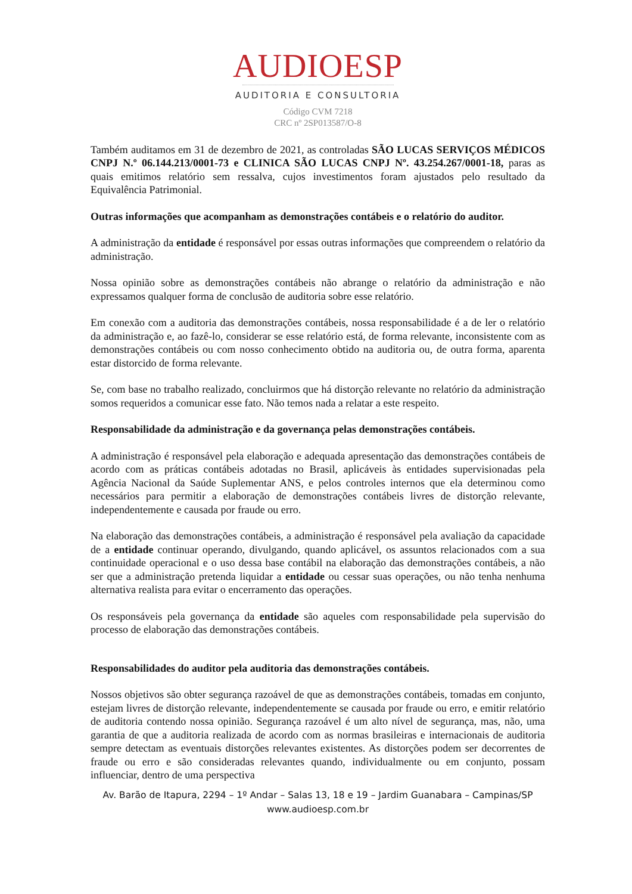AUDIOESP
AUDITORIA E CONSULTORIA
Código CVM 7218
CRC nº 2SP013587/O-8
Também auditamos em 31 de dezembro de 2021, as controladas SÃO LUCAS SERVIÇOS MÉDICOS CNPJ N.º 06.144.213/0001-73 e CLINICA SÃO LUCAS CNPJ Nº. 43.254.267/0001-18, paras as quais emitimos relatório sem ressalva, cujos investimentos foram ajustados pelo resultado da Equivalência Patrimonial.
Outras informações que acompanham as demonstrações contábeis e o relatório do auditor.
A administração da entidade é responsável por essas outras informações que compreendem o relatório da administração.
Nossa opinião sobre as demonstrações contábeis não abrange o relatório da administração e não expressamos qualquer forma de conclusão de auditoria sobre esse relatório.
Em conexão com a auditoria das demonstrações contábeis, nossa responsabilidade é a de ler o relatório da administração e, ao fazê-lo, considerar se esse relatório está, de forma relevante, inconsistente com as demonstrações contábeis ou com nosso conhecimento obtido na auditoria ou, de outra forma, aparenta estar distorcido de forma relevante.
Se, com base no trabalho realizado, concluirmos que há distorção relevante no relatório da administração somos requeridos a comunicar esse fato. Não temos nada a relatar a este respeito.
Responsabilidade da administração e da governança pelas demonstrações contábeis.
A administração é responsável pela elaboração e adequada apresentação das demonstrações contábeis de acordo com as práticas contábeis adotadas no Brasil, aplicáveis às entidades supervisionadas pela Agência Nacional da Saúde Suplementar ANS, e pelos controles internos que ela determinou como necessários para permitir a elaboração de demonstrações contábeis livres de distorção relevante, independentemente e causada por fraude ou erro.
Na elaboração das demonstrações contábeis, a administração é responsável pela avaliação da capacidade de a entidade continuar operando, divulgando, quando aplicável, os assuntos relacionados com a sua continuidade operacional e o uso dessa base contábil na elaboração das demonstrações contábeis, a não ser que a administração pretenda liquidar a entidade ou cessar suas operações, ou não tenha nenhuma alternativa realista para evitar o encerramento das operações.
Os responsáveis pela governança da entidade são aqueles com responsabilidade pela supervisão do processo de elaboração das demonstrações contábeis.
Responsabilidades do auditor pela auditoria das demonstrações contábeis.
Nossos objetivos são obter segurança razoável de que as demonstrações contábeis, tomadas em conjunto, estejam livres de distorção relevante, independentemente se causada por fraude ou erro, e emitir relatório de auditoria contendo nossa opinião. Segurança razoável é um alto nível de segurança, mas, não, uma garantia de que a auditoria realizada de acordo com as normas brasileiras e internacionais de auditoria sempre detectam as eventuais distorções relevantes existentes. As distorções podem ser decorrentes de fraude ou erro e são consideradas relevantes quando, individualmente ou em conjunto, possam influenciar, dentro de uma perspectiva
Av. Barão de Itapura, 2294 – 1º Andar – Salas 13, 18 e 19 – Jardim Guanabara – Campinas/SP
www.audioesp.com.br